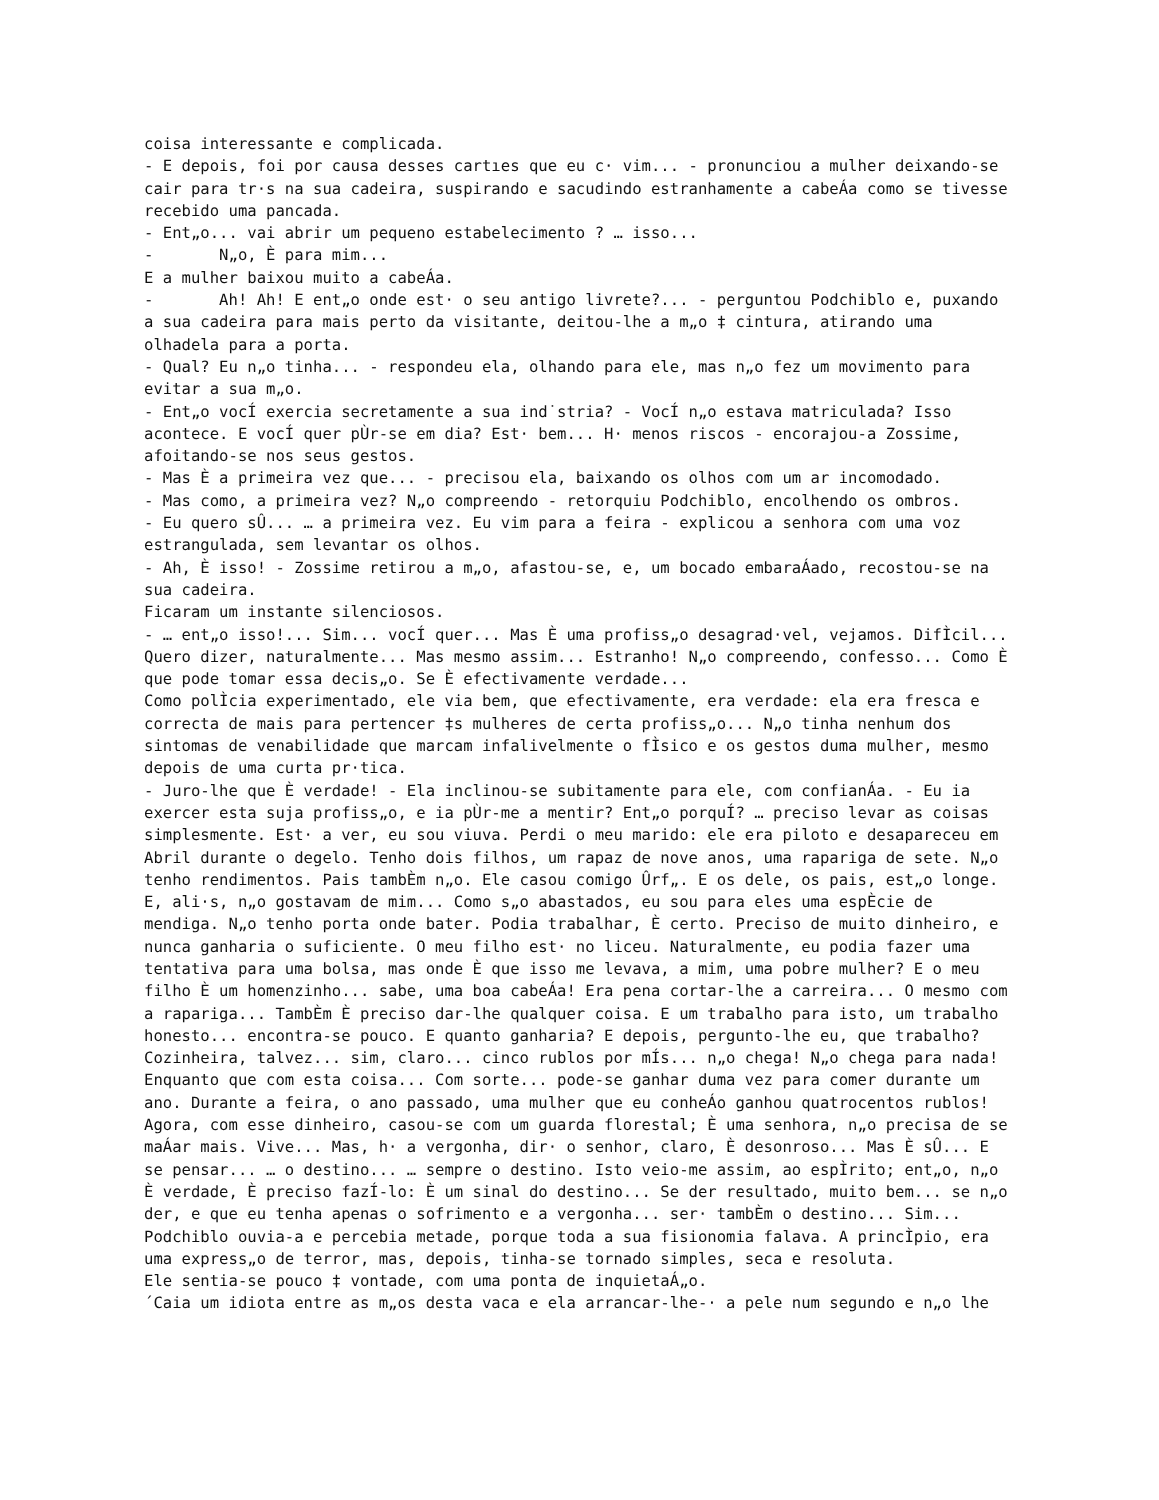coisa interessante e complicada.
- E depois, foi por causa desses cartıes que eu c· vim... - pronunciou a mulher deixando-se cair para tr·s na sua cadeira, suspirando e sacudindo estranhamente a cabeÁa como se tivesse recebido uma pancada.
- Ent„o... vai abrir um pequeno estabelecimento ? … isso...
- N„o, È para mim...
E a mulher baixou muito a cabeÁa.
- Ah! Ah! E ent„o onde est· o seu antigo livrete?... - perguntou Podchiblo e, puxando a sua cadeira para mais perto da visitante, deitou-lhe a m„o ‡ cintura, atirando uma olhadela para a porta.
- Qual? Eu n„o tinha... - respondeu ela, olhando para ele, mas n„o fez um movimento para evitar a sua m„o.
- Ent„o vocÍ exercia secretamente a sua ind˙stria? - VocÍ n„o estava matriculada? Isso acontece. E vocÍ quer pÙr-se em dia? Est· bem... H· menos riscos - encorajou-a Zossime, afoitando-se nos seus gestos.
- Mas È a primeira vez que... - precisou ela, baixando os olhos com um ar incomodado.
- Mas como, a primeira vez? N„o compreendo - retorquiu Podchiblo, encolhendo os ombros.
- Eu quero sÛ... … a primeira vez. Eu vim para a feira - explicou a senhora com uma voz estrangulada, sem levantar os olhos.
- Ah, È isso! - Zossime retirou a m„o, afastou-se, e, um bocado embaraÁado, recostou-se na sua cadeira.
Ficaram um instante silenciosos.
- … ent„o isso!... Sim... vocÍ quer... Mas È uma profiss„o desagrad·vel, vejamos. DifÌcil... Quero dizer, naturalmente... Mas mesmo assim... Estranho! N„o compreendo, confesso... Como È que pode tomar essa decis„o. Se È efectivamente verdade...
Como polÌcia experimentado, ele via bem, que efectivamente, era verdade: ela era fresca e correcta de mais para pertencer ‡s mulheres de certa profiss„o... N„o tinha nenhum dos sintomas de venabilidade que marcam infalivelmente o fÌsico e os gestos duma mulher, mesmo depois de uma curta pr·tica.
- Juro-lhe que È verdade! - Ela inclinou-se subitamente para ele, com confianÁa. - Eu ia exercer esta suja profiss„o, e ia pÙr-me a mentir? Ent„o porquÍ? … preciso levar as coisas simplesmente. Est· a ver, eu sou viuva. Perdi o meu marido: ele era piloto e desapareceu em Abril durante o degelo. Tenho dois filhos, um rapaz de nove anos, uma rapariga de sete. N„o tenho rendimentos. Pais tambÈm n„o. Ele casou comigo Ûrf„. E os dele, os pais, est„o longe. E, ali·s, n„o gostavam de mim... Como s„o abastados, eu sou para eles uma espÈcie de mendiga. N„o tenho porta onde bater. Podia trabalhar, È certo. Preciso de muito dinheiro, e nunca ganharia o suficiente. O meu filho est· no liceu. Naturalmente, eu podia fazer uma tentativa para uma bolsa, mas onde È que isso me levava, a mim, uma pobre mulher? E o meu filho È um homenzinho... sabe, uma boa cabeÁa! Era pena cortar-lhe a carreira... O mesmo com a rapariga... TambÈm È preciso dar-lhe qualquer coisa. E um trabalho para isto, um trabalho honesto... encontra-se pouco. E quanto ganharia? E depois, pergunto-lhe eu, que trabalho? Cozinheira, talvez... sim, claro... cinco rublos por mÍs... n„o chega! N„o chega para nada! Enquanto que com esta coisa... Com sorte... pode-se ganhar duma vez para comer durante um ano. Durante a feira, o ano passado, uma mulher que eu conheÁo ganhou quatrocentos rublos! Agora, com esse dinheiro, casou-se com um guarda florestal; È uma senhora, n„o precisa de se maÁar mais. Vive... Mas, h· a vergonha, dir· o senhor, claro, È desonroso... Mas È sÛ... E se pensar... … o destino... … sempre o destino. Isto veio-me assim, ao espÌrito; ent„o, n„o È verdade, È preciso fazÍ-lo: È um sinal do destino... Se der resultado, muito bem... se n„o der, e que eu tenha apenas o sofrimento e a vergonha... ser· tambÈm o destino... Sim...
Podchiblo ouvia-a e percebia metade, porque toda a sua fisionomia falava. A princÌpio, era uma express„o de terror, mas, depois, tinha-se tornado simples, seca e resoluta.
Ele sentia-se pouco ‡ vontade, com uma ponta de inquietaÁ„o.
´Caia um idiota entre as m„os desta vaca e ela arrancar-lhe-· a pele num segundo e n„o lhe